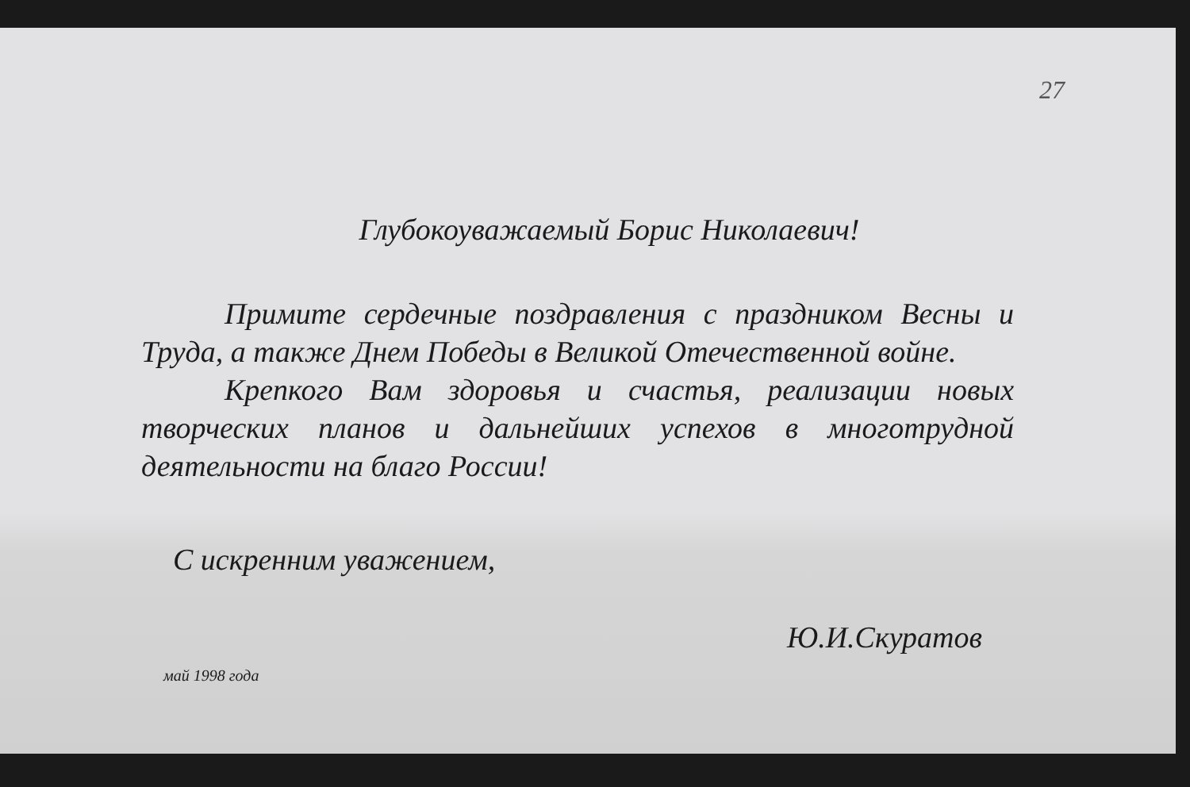27
Глубокоуважаемый Борис Николаевич!
Примите сердечные поздравления с праздником Весны и Труда, а также Днем Победы в Великой Отечественной войне.
Крепкого Вам здоровья и счастья, реализации новых творческих планов и дальнейших успехов в многотрудной деятельности на благо России!
С искренним уважением,
Ю.И.Скуратов
май 1998 года